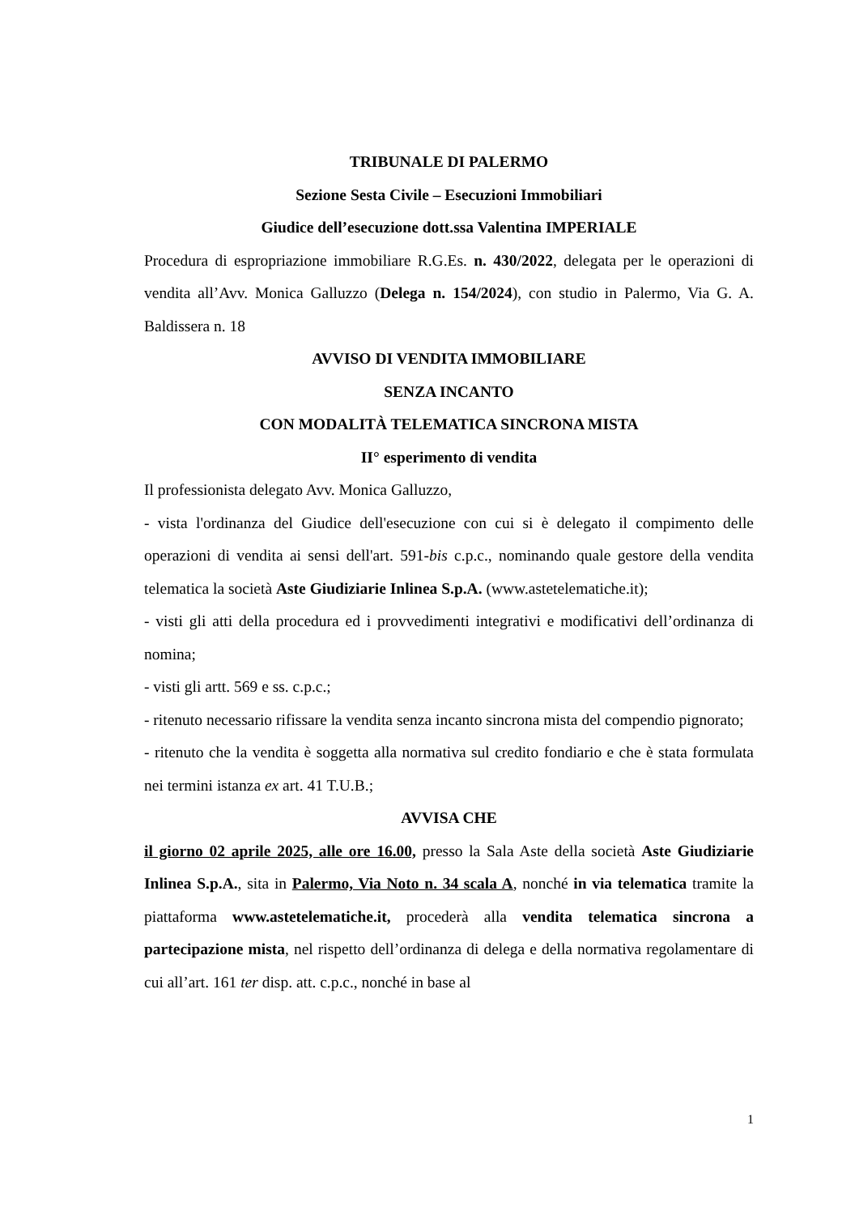TRIBUNALE DI PALERMO
Sezione Sesta Civile – Esecuzioni Immobiliari
Giudice dell’esecuzione dott.ssa Valentina IMPERIALE
Procedura di espropriazione immobiliare R.G.Es. n. 430/2022, delegata per le operazioni di vendita all’Avv. Monica Galluzzo (Delega n. 154/2024), con studio in Palermo, Via G. A. Baldissera n. 18
AVVISO DI VENDITA IMMOBILIARE
SENZA INCANTO
CON MODALITÀ TELEMATICA SINCRONA MISTA
II° esperimento di vendita
Il professionista delegato Avv. Monica Galluzzo,
- vista l'ordinanza del Giudice dell'esecuzione con cui si è delegato il compimento delle operazioni di vendita ai sensi dell'art. 591-bis c.p.c., nominando quale gestore della vendita telematica la società Aste Giudiziarie Inlinea S.p.A. (www.astetelematiche.it);
- visti gli atti della procedura ed i provvedimenti integrativi e modificativi dell’ordinanza di nomina;
- visti gli artt. 569 e ss. c.p.c.;
- ritenuto necessario rifissare la vendita senza incanto sincrona mista del compendio pignorato;
- ritenuto che la vendita è soggetta alla normativa sul credito fondiario e che è stata formulata nei termini istanza ex art. 41 T.U.B.;
AVVISA CHE
il giorno 02 aprile 2025, alle ore 16.00, presso la Sala Aste della società Aste Giudiziarie Inlinea S.p.A., sita in Palermo, Via Noto n. 34 scala A, nonché in via telematica tramite la piattaforma www.astetelematiche.it, procederà alla vendita telematica sincrona a partecipazione mista, nel rispetto dell’ordinanza di delega e della normativa regolamentare di cui all’art. 161 ter disp. att. c.p.c., nonché in base al
1